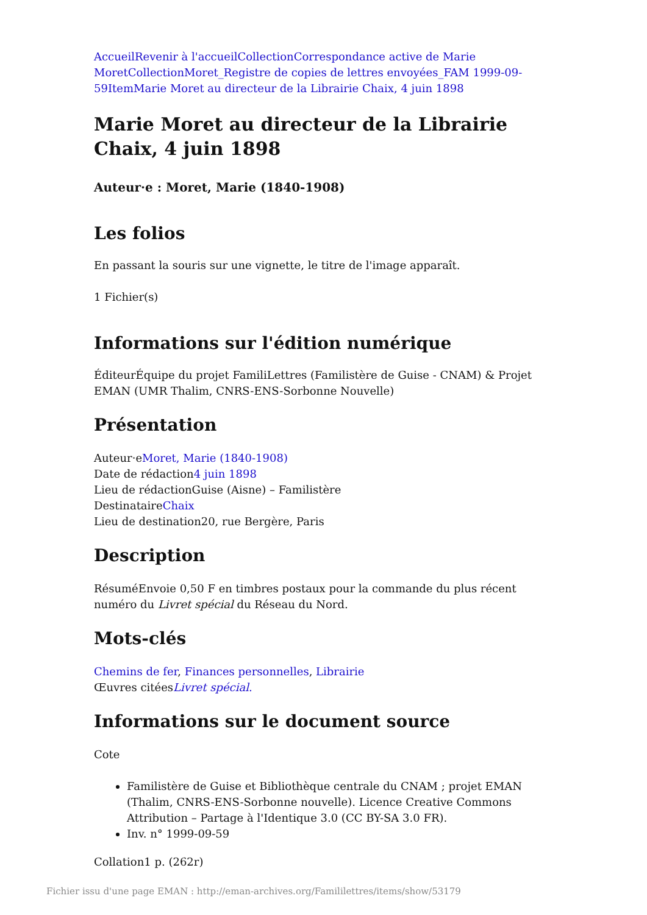Accueil Revenir à l'accueil Collection Correspondance active de Marie Moret Collection Moret_Registre de copies de lettres envoyées_FAM 1999-09-59 Item Marie Moret au directeur de la Librairie Chaix, 4 juin 1898
Marie Moret au directeur de la Librairie Chaix, 4 juin 1898
Auteur·e : Moret, Marie (1840-1908)
Les folios
En passant la souris sur une vignette, le titre de l'image apparaît.
1 Fichier(s)
Informations sur l'édition numérique
ÉditeurÉquipe du projet FamiliLettres (Familistère de Guise - CNAM) & Projet EMAN (UMR Thalim, CNRS-ENS-Sorbonne Nouvelle)
Présentation
Auteur·eMoret, Marie (1840-1908)
Date de rédaction4 juin 1898
Lieu de rédactionGuise (Aisne) – Familistère
DestinataireChaix
Lieu de destination20, rue Bergère, Paris
Description
RésuméEnvoie 0,50 F en timbres postaux pour la commande du plus récent numéro du Livret spécial du Réseau du Nord.
Mots-clés
Chemins de fer, Finances personnelles, Librairie
Œuvres citéesLivret spécial.
Informations sur le document source
Cote
Familistère de Guise et Bibliothèque centrale du CNAM ; projet EMAN (Thalim, CNRS-ENS-Sorbonne nouvelle). Licence Creative Commons Attribution – Partage à l'Identique 3.0 (CC BY-SA 3.0 FR).
Inv. n° 1999-09-59
Collation1 p. (262r)
Fichier issu d'une page EMAN : http://eman-archives.org/Famililettres/items/show/53179